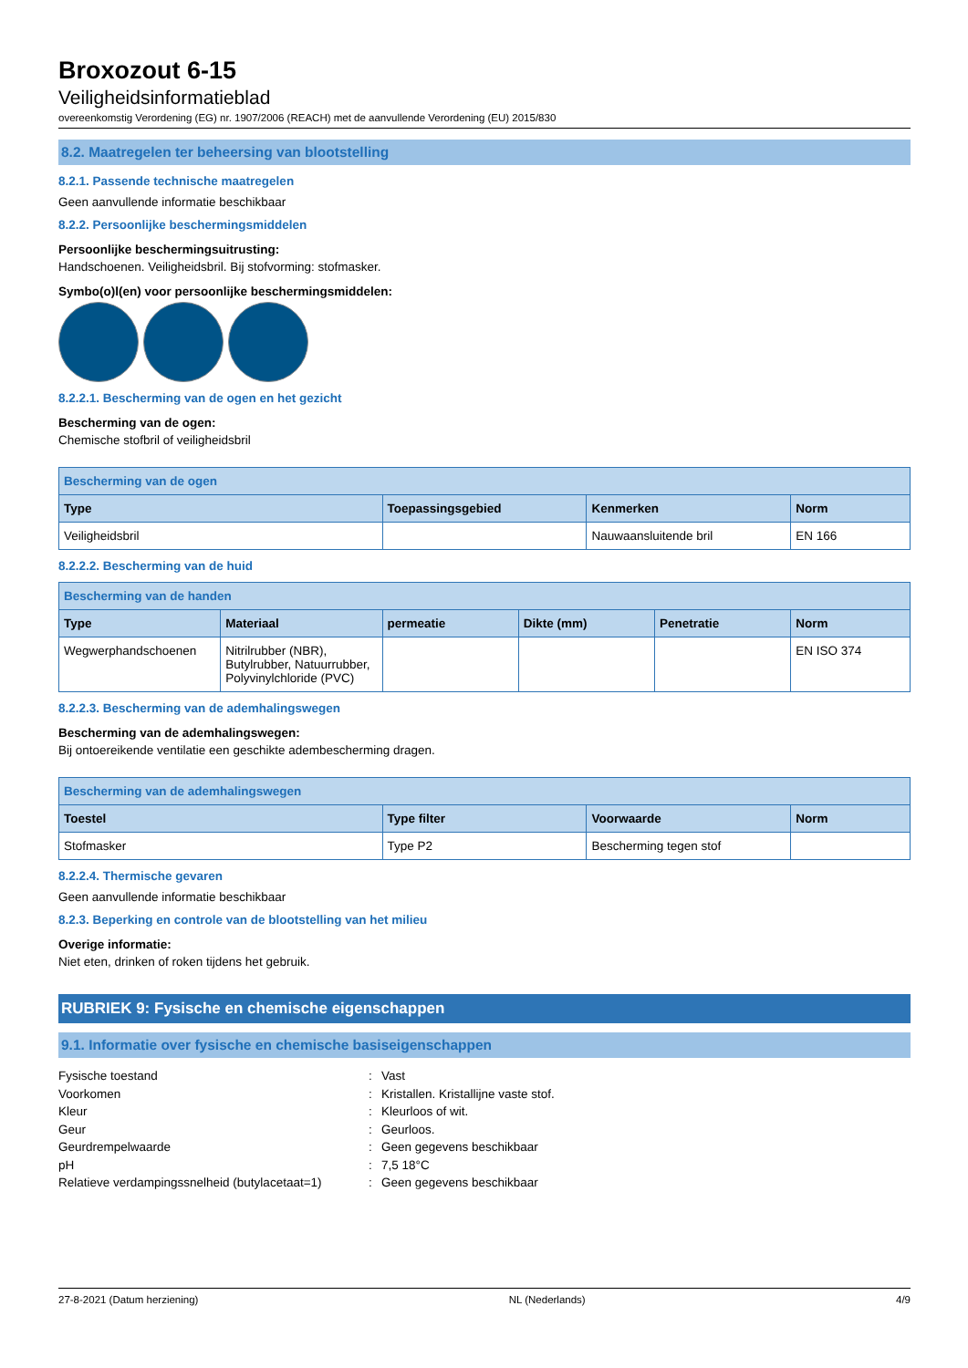Broxozout 6-15
Veiligheidsinformatieblad
overeenkomstig Verordening (EG) nr. 1907/2006 (REACH) met de aanvullende Verordening (EU) 2015/830
8.2. Maatregelen ter beheersing van blootstelling
8.2.1. Passende technische maatregelen
Geen aanvullende informatie beschikbaar
8.2.2. Persoonlijke beschermingsmiddelen
Persoonlijke beschermingsuitrusting:
Handschoenen. Veiligheidsbril. Bij stofvorming: stofmasker.
Symbo(o)l(en) voor persoonlijke beschermingsmiddelen:
8.2.2.1. Bescherming van de ogen en het gezicht
Bescherming van de ogen:
Chemische stofbril of veiligheidsbril
| Bescherming van de ogen | | | |
| --- | --- | --- | --- |
| Type | Toepassingsgebied | Kenmerken | Norm |
| Veiligheidsbril | | Nauwaansluitende bril | EN 166 |
8.2.2.2. Bescherming van de huid
| Bescherming van de handen | | | | | |
| --- | --- | --- | --- | --- | --- |
| Type | Materiaal | permeatie | Dikte (mm) | Penetratie | Norm |
| Wegwerphandschoenen | Nitrilrubber (NBR), Butylrubber, Natuurrubber, Polyvinylchloride (PVC) | | | | EN ISO 374 |
8.2.2.3. Bescherming van de ademhalingswegen
Bescherming van de ademhalingswegen:
Bij ontoereikende ventilatie een geschikte adembescherming dragen.
| Bescherming van de ademhalingswegen | | | |
| --- | --- | --- | --- |
| Toestel | Type filter | Voorwaarde | Norm |
| Stofmasker | Type P2 | Bescherming tegen stof | |
8.2.2.4. Thermische gevaren
Geen aanvullende informatie beschikbaar
8.2.3. Beperking en controle van de blootstelling van het milieu
Overige informatie:
Niet eten, drinken of roken tijdens het gebruik.
RUBRIEK 9: Fysische en chemische eigenschappen
9.1. Informatie over fysische en chemische basiseigenschappen
Fysische toestand: Vast Voorkomen: Kristallen. Kristallijne vaste stof. Kleur: Kleurloos of wit. Geur: Geurloos. Geurdrempelwaarde: Geen gegevens beschikbaar pH: 7,5 18°C Relatieve verdampingssnelheid (butylacetaat=1): Geen gegevens beschikbaar
27-8-2021 (Datum herziening) NL (Nederlands) 4/9